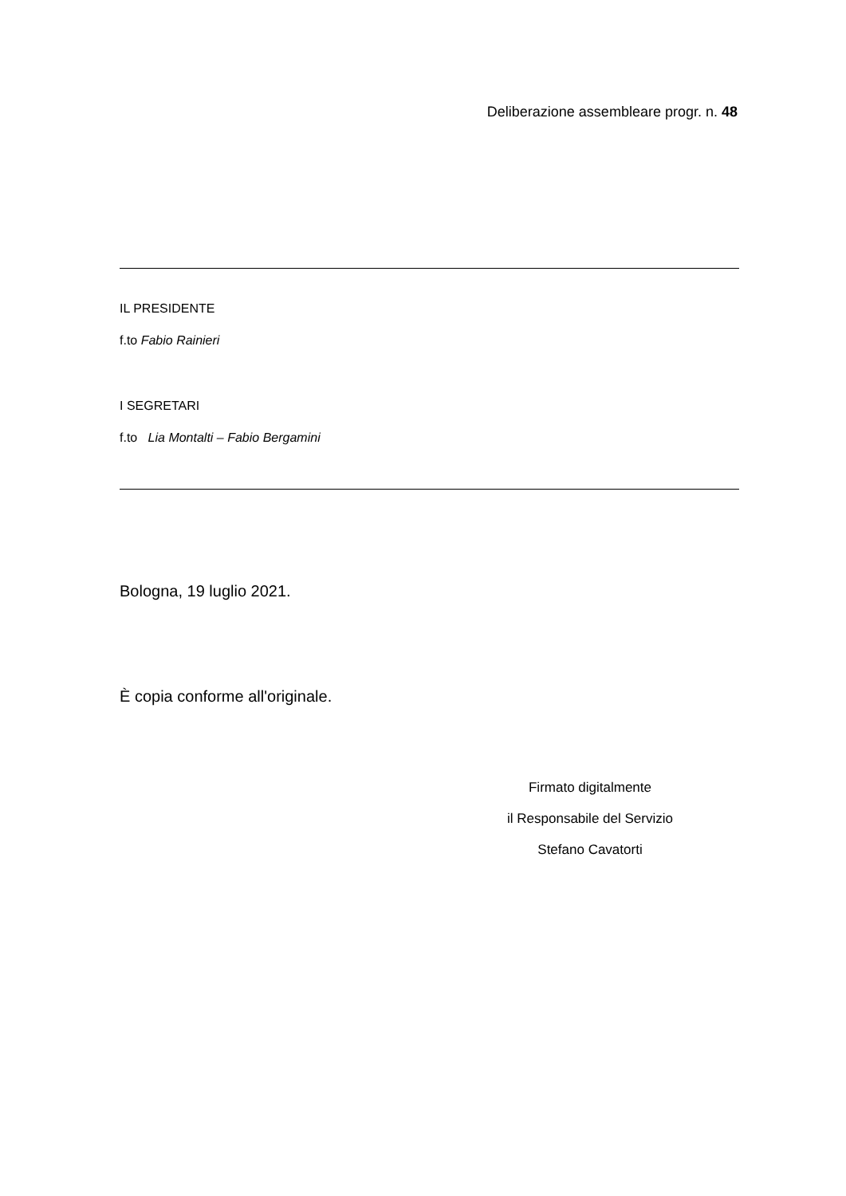Deliberazione assembleare progr. n. 48
IL PRESIDENTE
f.to Fabio Rainieri
I SEGRETARI
f.to Lia Montalti – Fabio Bergamini
Bologna, 19 luglio 2021.
È copia conforme all'originale.
Firmato digitalmente
il Responsabile del Servizio
Stefano Cavatorti